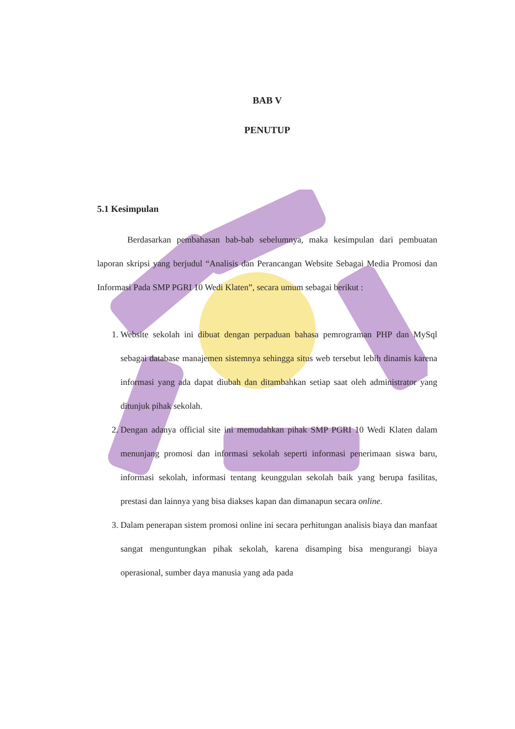BAB V
PENUTUP
5.1 Kesimpulan
Berdasarkan pembahasan bab-bab sebelumnya, maka kesimpulan dari pembuatan laporan skripsi yang berjudul “Analisis dan Perancangan Website Sebagai Media Promosi dan Informasi Pada SMP PGRI 10 Wedi Klaten”, secara umum sebagai berikut :
1. Website sekolah ini dibuat dengan perpaduan bahasa pemrograman PHP dan MySql sebagai database manajemen sistemnya sehingga situs web tersebut lebih dinamis karena informasi yang ada dapat diubah dan ditambahkan setiap saat oleh administrator yang ditunjuk pihak sekolah.
2. Dengan adanya official site ini memudahkan pihak SMP PGRI 10 Wedi Klaten dalam menunjang promosi dan informasi sekolah seperti informasi penerimaan siswa baru, informasi sekolah, informasi tentang keunggulan sekolah baik yang berupa fasilitas, prestasi dan lainnya yang bisa diakses kapan dan dimanapun secara online.
3. Dalam penerapan sistem promosi online ini secara perhitungan analisis biaya dan manfaat sangat menguntungkan pihak sekolah, karena disamping bisa mengurangi biaya operasional, sumber daya manusia yang ada pada